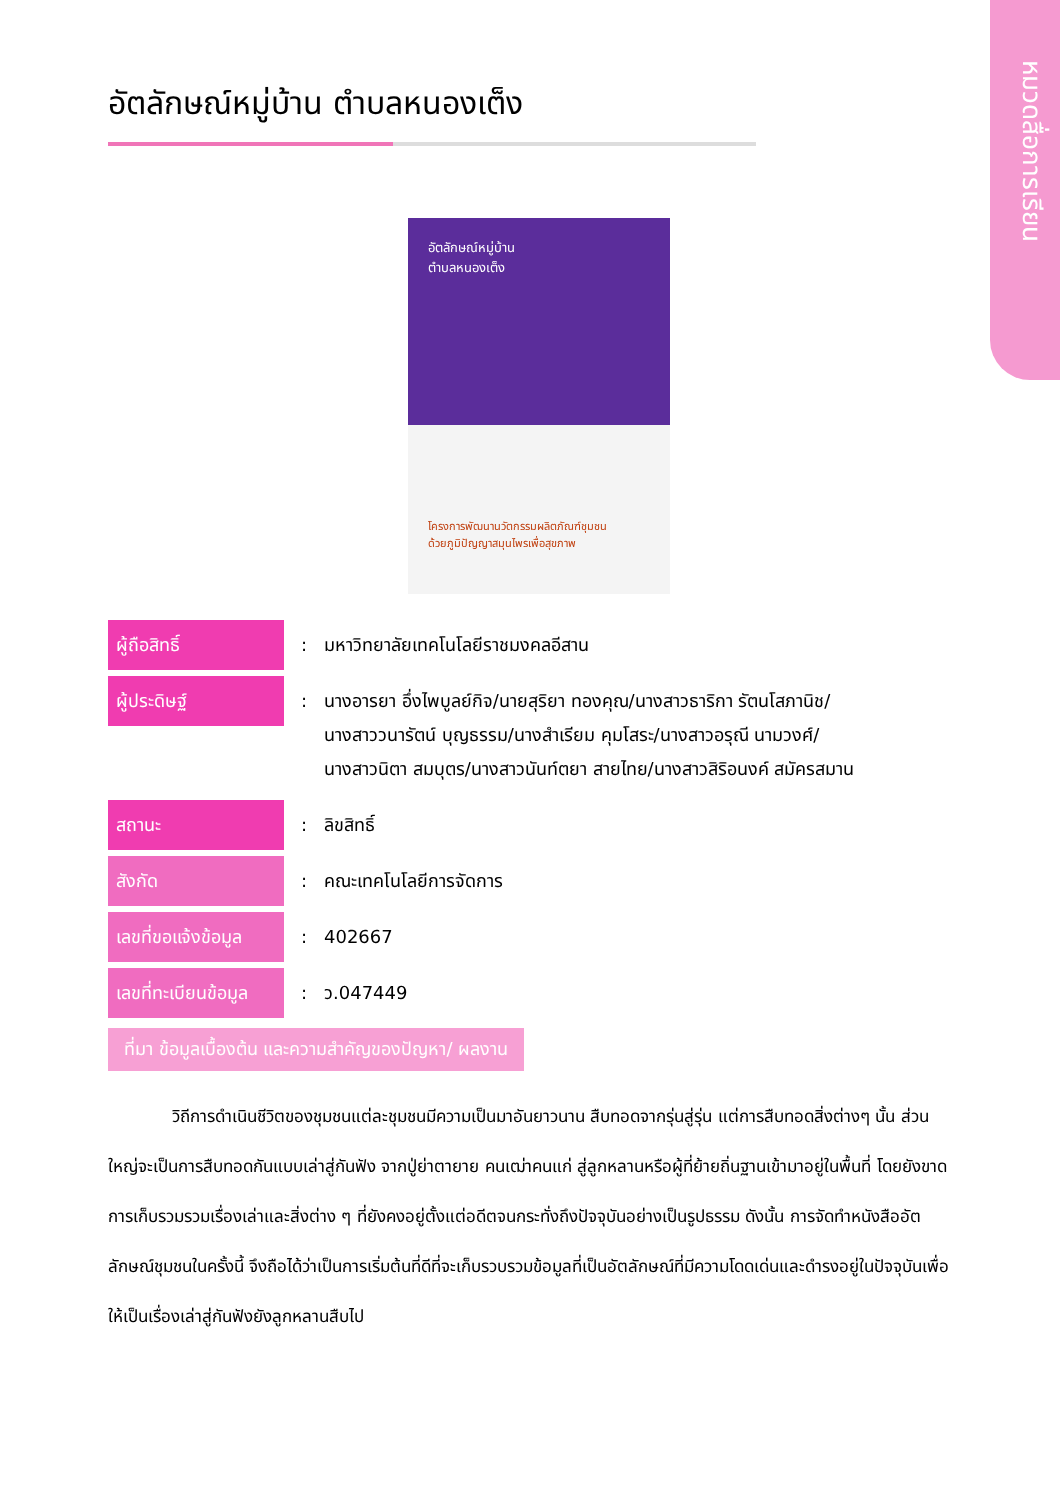หมวดสื่อการเรียน
อัตลักษณ์หมู่บ้าน ตำบลหนองเต็ง
อัตลักษณ์หมู่บ้าน
ตำบลหนองเต็ง
โครงการพัฒนานวัตกรรมผลิตภัณฑ์ชุมชน
ด้วยภูมิปัญญาสมุนไพรเพื่อสุขภาพ
| ผู้ถือสิทธิ์ | : | มหาวิทยาลัยเทคโนโลยีราชมงคลอีสาน |
| ผู้ประดิษฐ์ | : | นางอารยา อึ่งไพบูลย์กิจ/นายสุริยา ทองคุณ/นางสาวธาริกา รัตนโสภานิช/ นางสาววนารัตน์ บุญธรรม/นางสำเรียม คุมโสระ/นางสาวอรุณี นามวงศ์/ นางสาวนิตา สมบุตร/นางสาวนันท์ตยา สายไทย/นางสาวสิริอนงค์ สมัครสมาน |
| สถานะ | : | ลิขสิทธิ์ |
| สังกัด | : | คณะเทคโนโลยีการจัดการ |
| เลขที่ขอแจ้งข้อมูล | : | 402667 |
| เลขที่ทะเบียนข้อมูล | : | ว.047449 |
ที่มา ข้อมูลเบื้องต้น และความสำคัญของปัญหา/ ผลงาน
วิถีการดำเนินชีวิตของชุมชนแต่ละชุมชนมีความเป็นมาอันยาวนาน สืบทอดจากรุ่นสู่รุ่น แต่การสืบทอดสิ่งต่างๆ นั้น ส่วนใหญ่จะเป็นการสืบทอดกันแบบเล่าสู่กันฟัง จากปู่ย่าตายาย คนเฒ่าคนแก่ สู่ลูกหลานหรือผู้ที่ย้ายถิ่นฐานเข้ามาอยู่ในพื้นที่ โดยยังขาดการเก็บรวมรวมเรื่องเล่าและสิ่งต่าง ๆ ที่ยังคงอยู่ตั้งแต่อดีตจนกระทั่งถึงปัจจุบันอย่างเป็นรูปธรรม ดังนั้น การจัดทำหนังสืออัตลักษณ์ชุมชนในครั้งนี้ จึงถือได้ว่าเป็นการเริ่มต้นที่ดีที่จะเก็บรวบรวมข้อมูลที่เป็นอัตลักษณ์ที่มีความโดดเด่นและดำรงอยู่ในปัจจุบันเพื่อให้เป็นเรื่องเล่าสู่กันฟังยังลูกหลานสืบไป